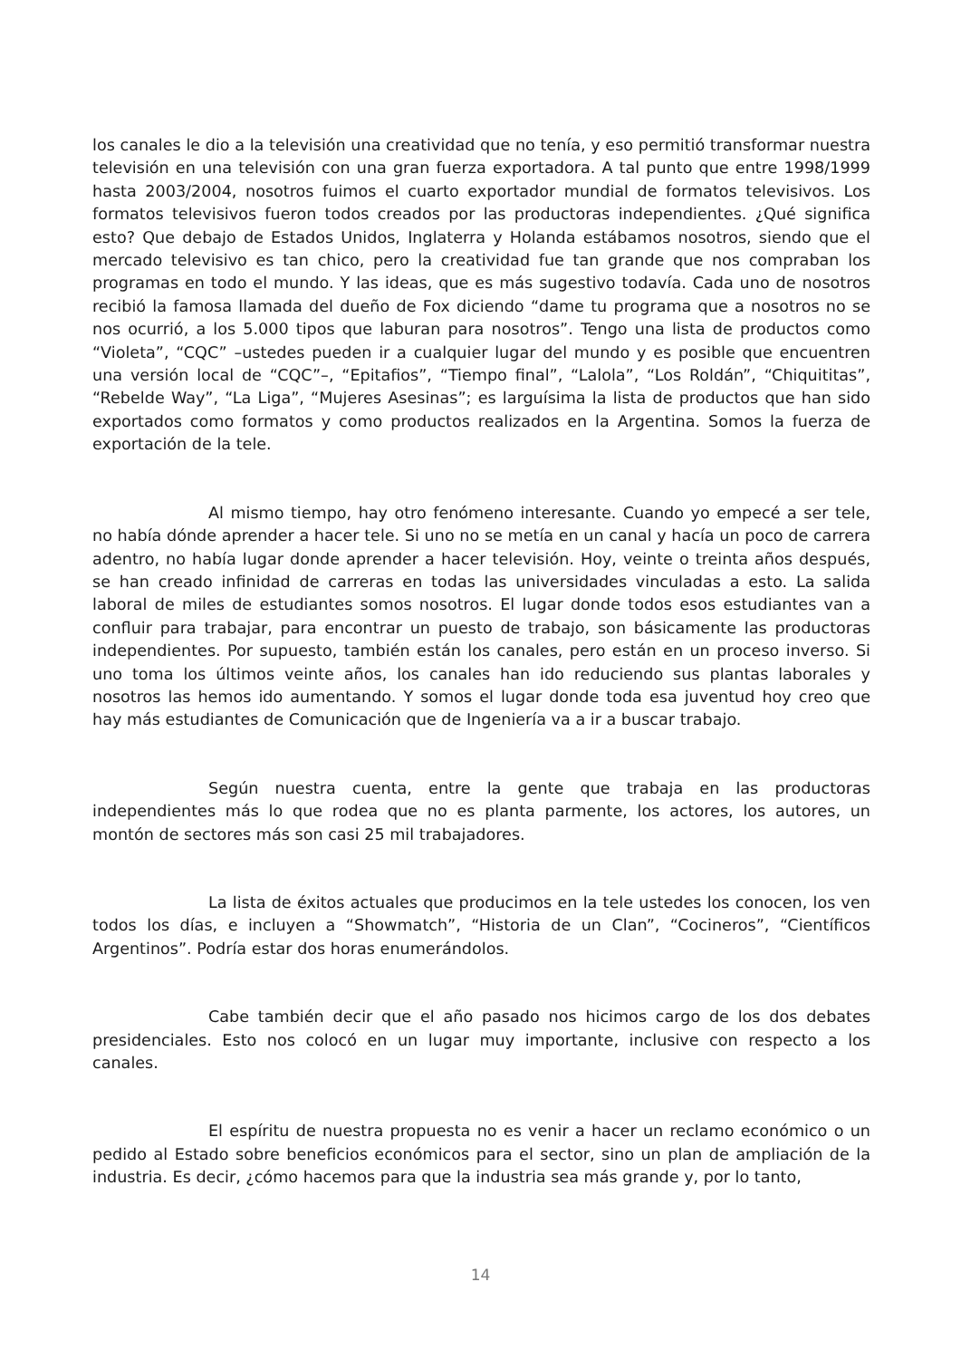los canales le dio a la televisión una creatividad que no tenía, y eso permitió transformar nuestra televisión en una televisión con una gran fuerza exportadora. A tal punto que entre 1998/1999 hasta 2003/2004, nosotros fuimos el cuarto exportador mundial de formatos televisivos. Los formatos televisivos fueron todos creados por las productoras independientes. ¿Qué significa esto? Que debajo de Estados Unidos, Inglaterra y Holanda estábamos nosotros, siendo que el mercado televisivo es tan chico, pero la creatividad fue tan grande que nos compraban los programas en todo el mundo. Y las ideas, que es más sugestivo todavía. Cada uno de nosotros recibió la famosa llamada del dueño de Fox diciendo “dame tu programa que a nosotros no se nos ocurrió, a los 5.000 tipos que laburan para nosotros”. Tengo una lista de productos como “Violeta”, “CQC” –ustedes pueden ir a cualquier lugar del mundo y es posible que encuentren una versión local de “CQC”–, “Epitafios”, “Tiempo final”, “Lalola”, “Los Roldán”, “Chiquititas”, “Rebelde Way”, “La Liga”, “Mujeres Asesinas”; es larguísima la lista de productos que han sido exportados como formatos y como productos realizados en la Argentina. Somos la fuerza de exportación de la tele.
Al mismo tiempo, hay otro fenómeno interesante. Cuando yo empecé a ser tele, no había dónde aprender a hacer tele. Si uno no se metía en un canal y hacía un poco de carrera adentro, no había lugar donde aprender a hacer televisión. Hoy, veinte o treinta años después, se han creado infinidad de carreras en todas las universidades vinculadas a esto. La salida laboral de miles de estudiantes somos nosotros. El lugar donde todos esos estudiantes van a confluir para trabajar, para encontrar un puesto de trabajo, son básicamente las productoras independientes. Por supuesto, también están los canales, pero están en un proceso inverso. Si uno toma los últimos veinte años, los canales han ido reduciendo sus plantas laborales y nosotros las hemos ido aumentando. Y somos el lugar donde toda esa juventud hoy creo que hay más estudiantes de Comunicación que de Ingeniería va a ir a buscar trabajo.
Según nuestra cuenta, entre la gente que trabaja en las productoras independientes más lo que rodea que no es planta parmente, los actores, los autores, un montón de sectores más son casi 25 mil trabajadores.
La lista de éxitos actuales que producimos en la tele ustedes los conocen, los ven todos los días, e incluyen a “Showmatch”, “Historia de un Clan”, “Cocineros”, “Científicos Argentinos”. Podría estar dos horas enumerándolos.
Cabe también decir que el año pasado nos hicimos cargo de los dos debates presidenciales. Esto nos colocó en un lugar muy importante, inclusive con respecto a los canales.
El espíritu de nuestra propuesta no es venir a hacer un reclamo económico o un pedido al Estado sobre beneficios económicos para el sector, sino un plan de ampliación de la industria. Es decir, ¿cómo hacemos para que la industria sea más grande y, por lo tanto,
14